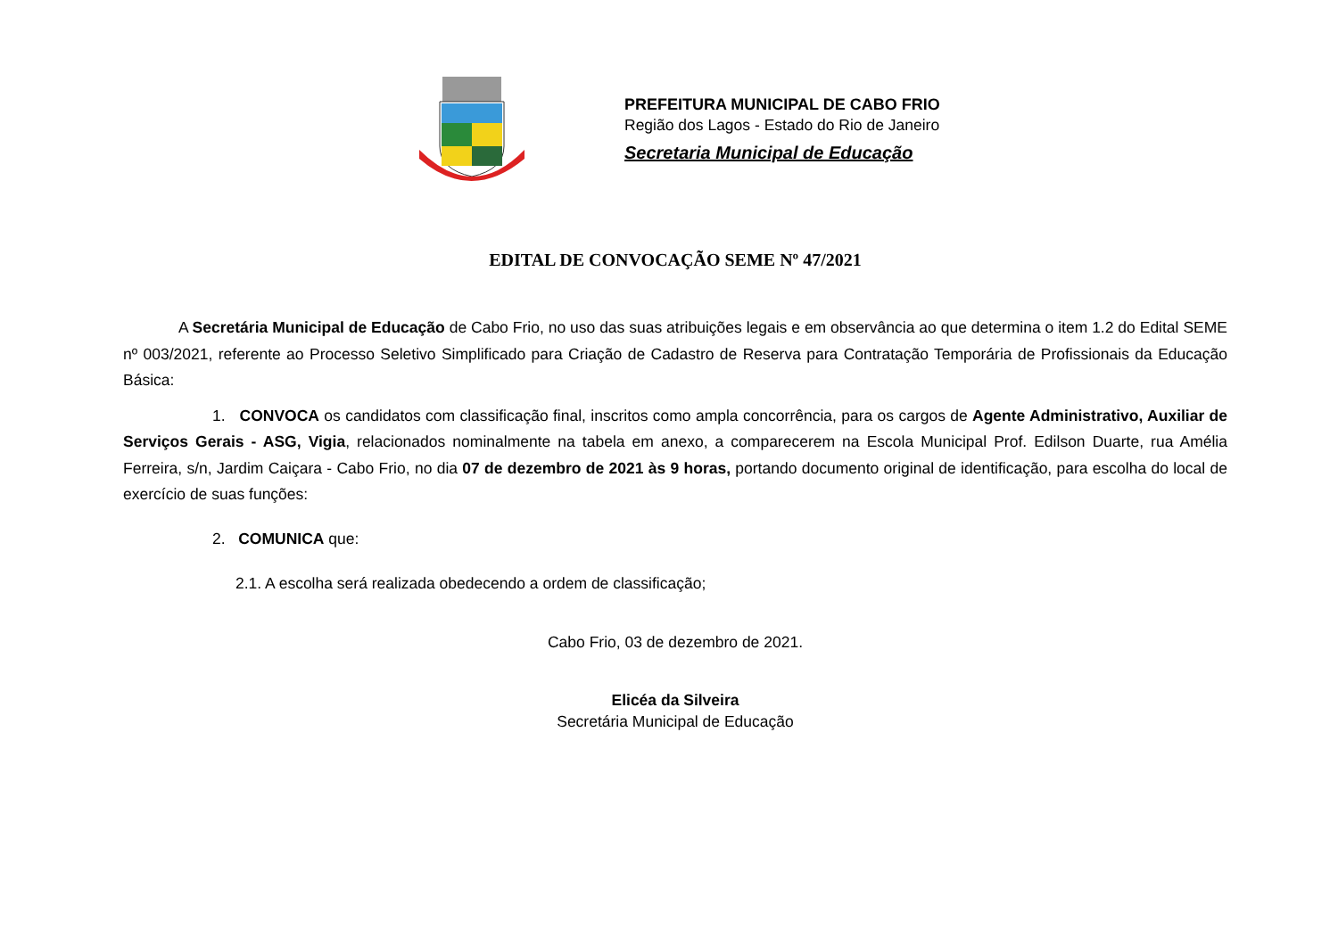PREFEITURA MUNICIPAL DE CABO FRIO
Região dos Lagos - Estado do Rio de Janeiro
Secretaria Municipal de Educação
EDITAL DE CONVOCAÇÃO SEME Nº 47/2021
A Secretária Municipal de Educação de Cabo Frio, no uso das suas atribuições legais e em observância ao que determina o item 1.2 do Edital SEME nº 003/2021, referente ao Processo Seletivo Simplificado para Criação de Cadastro de Reserva para Contratação Temporária de Profissionais da Educação Básica:
1. CONVOCA os candidatos com classificação final, inscritos como ampla concorrência, para os cargos de Agente Administrativo, Auxiliar de Serviços Gerais - ASG, Vigia, relacionados nominalmente na tabela em anexo, a comparecerem na Escola Municipal Prof. Edilson Duarte, rua Amélia Ferreira, s/n, Jardim Caiçara - Cabo Frio, no dia 07 de dezembro de 2021 às 9 horas, portando documento original de identificação, para escolha do local de exercício de suas funções:
2. COMUNICA que:
2.1. A escolha será realizada obedecendo a ordem de classificação;
Cabo Frio, 03 de dezembro de 2021.
Elicéa da Silveira
Secretária Municipal de Educação